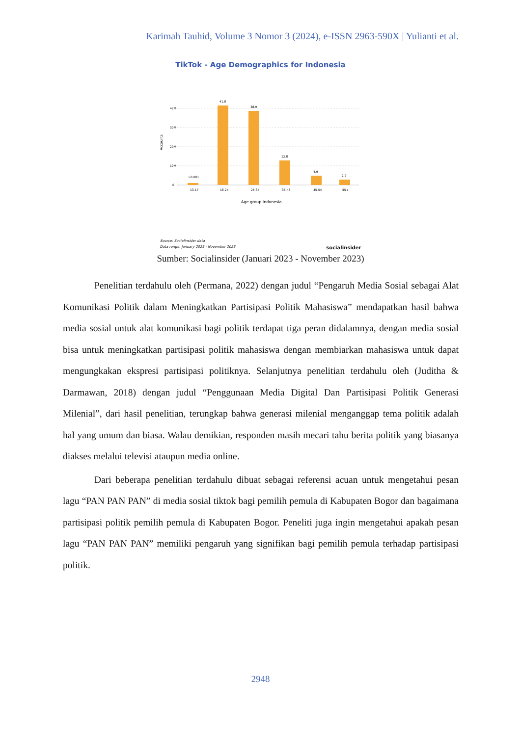Karimah Tauhid, Volume 3 Nomor 3 (2024), e-ISSN 2963-590X | Yulianti et al.
TikTok - Age Demographics for Indonesia
42M
30M
20M
10M
0
Accounts
>0.001
41.8
38.9
12.8
4.9
2.9
13-17
18-24
25-34
35-43
45-54
55+
Age group Indonesia
Source: Socialinsider data
Data range: January 2023 - November 2023 socialinsider
Sumber: Socialinsider (Januari 2023 - November 2023)
Penelitian terdahulu oleh (Permana, 2022) dengan judul “Pengaruh Media Sosial sebagai Alat Komunikasi Politik dalam Meningkatkan Partisipasi Politik Mahasiswa” mendapatkan hasil bahwa media sosial untuk alat komunikasi bagi politik terdapat tiga peran didalamnya, dengan media sosial bisa untuk meningkatkan partisipasi politik mahasiswa dengan membiarkan mahasiswa untuk dapat mengungkakan ekspresi partisipasi politiknya. Selanjutnya penelitian terdahulu oleh (Juditha & Darmawan, 2018) dengan judul “Penggunaan Media Digital Dan Partisipasi Politik Generasi Milenial”, dari hasil penelitian, terungkap bahwa generasi milenial menganggap tema politik adalah hal yang umum dan biasa. Walau demikian, responden masih mecari tahu berita politik yang biasanya diakses melalui televisi ataupun media online.
Dari beberapa penelitian terdahulu dibuat sebagai referensi acuan untuk mengetahui pesan lagu “PAN PAN PAN” di media sosial tiktok bagi pemilih pemula di Kabupaten Bogor dan bagaimana partisipasi politik pemilih pemula di Kabupaten Bogor. Peneliti juga ingin mengetahui apakah pesan lagu “PAN PAN PAN” memiliki pengaruh yang signifikan bagi pemilih pemula terhadap partisipasi politik.
2948